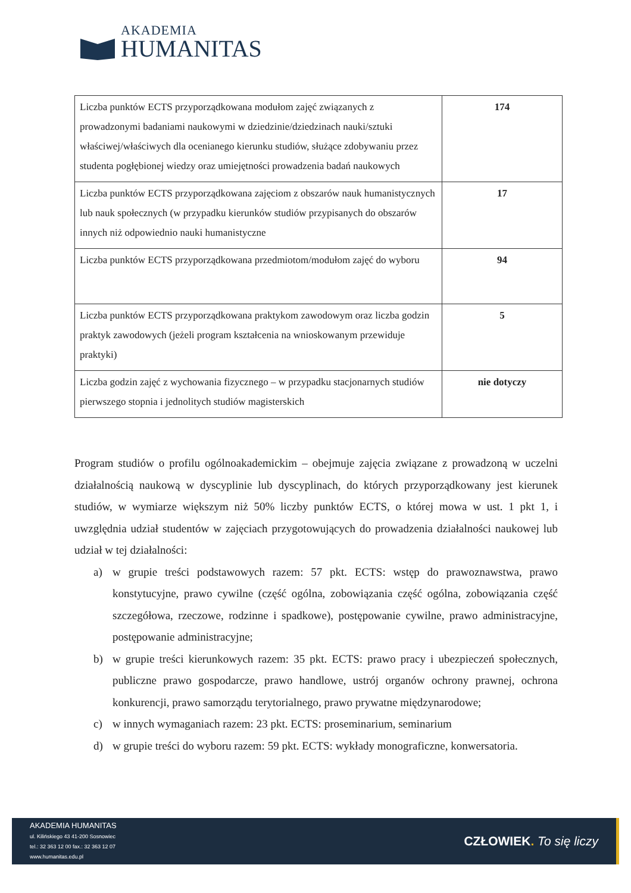AKADEMIA
HUMANITAS
| Liczba punktów ECTS przyporządkowana modułom zajęć związanych z prowadzonymi badaniami naukowymi w dziedzinie/dziedzinach nauki/sztuki właściwej/właściwych dla ocenianego kierunku studiów, służące zdobywaniu przez studenta pogłębionej wiedzy oraz umiejętności prowadzenia badań naukowych | 174 |
| Liczba punktów ECTS przyporządkowana zajęciom z obszarów nauk humanistycznych lub nauk społecznych (w przypadku kierunków studiów przypisanych do obszarów innych niż odpowiednio nauki humanistyczne | 17 |
| Liczba punktów ECTS przyporządkowana przedmiotom/modułom zajęć do wyboru | 94 |
| Liczba punktów ECTS przyporządkowana praktykom zawodowym oraz liczba godzin praktyk zawodowych (jeżeli program kształcenia na wnioskowanym przewiduje praktyki) | 5 |
| Liczba godzin zajęć z wychowania fizycznego – w przypadku stacjonarnych studiów pierwszego stopnia i jednolitych studiów magisterskich | nie dotyczy |
Program studiów o profilu ogólnoakademickim – obejmuje zajęcia związane z prowadzoną w uczelni działalnością naukową w dyscyplinie lub dyscyplinach, do których przyporządkowany jest kierunek studiów, w wymiarze większym niż 50% liczby punktów ECTS, o której mowa w ust. 1 pkt 1, i uwzględnia udział studentów w zajęciach przygotowujących do prowadzenia działalności naukowej lub udział w tej działalności:
a) w grupie treści podstawowych razem: 57 pkt. ECTS: wstęp do prawoznawstwa, prawo konstytucyjne, prawo cywilne (część ogólna, zobowiązania część ogólna, zobowiązania część szczegółowa, rzeczowe, rodzinne i spadkowe), postępowanie cywilne, prawo administracyjne, postępowanie administracyjne;
b) w grupie treści kierunkowych razem: 35 pkt. ECTS: prawo pracy i ubezpieczeń społecznych, publiczne prawo gospodarcze, prawo handlowe, ustrój organów ochrony prawnej, ochrona konkurencji, prawo samorządu terytorialnego, prawo prywatne międzynarodowe;
c) w innych wymaganiach razem: 23 pkt. ECTS: proseminarium, seminarium
d) w grupie treści do wyboru razem: 59 pkt. ECTS: wykłady monograficzne, konwersatoria.
AKADEMIA HUMANITAS
ul. Kilińskiego 43 41-200 Sosnowiec
tel.: 32 363 12 00 fax.: 32 363 12 07
www.humanitas.edu.pl
CZŁOWIEK. To się liczy